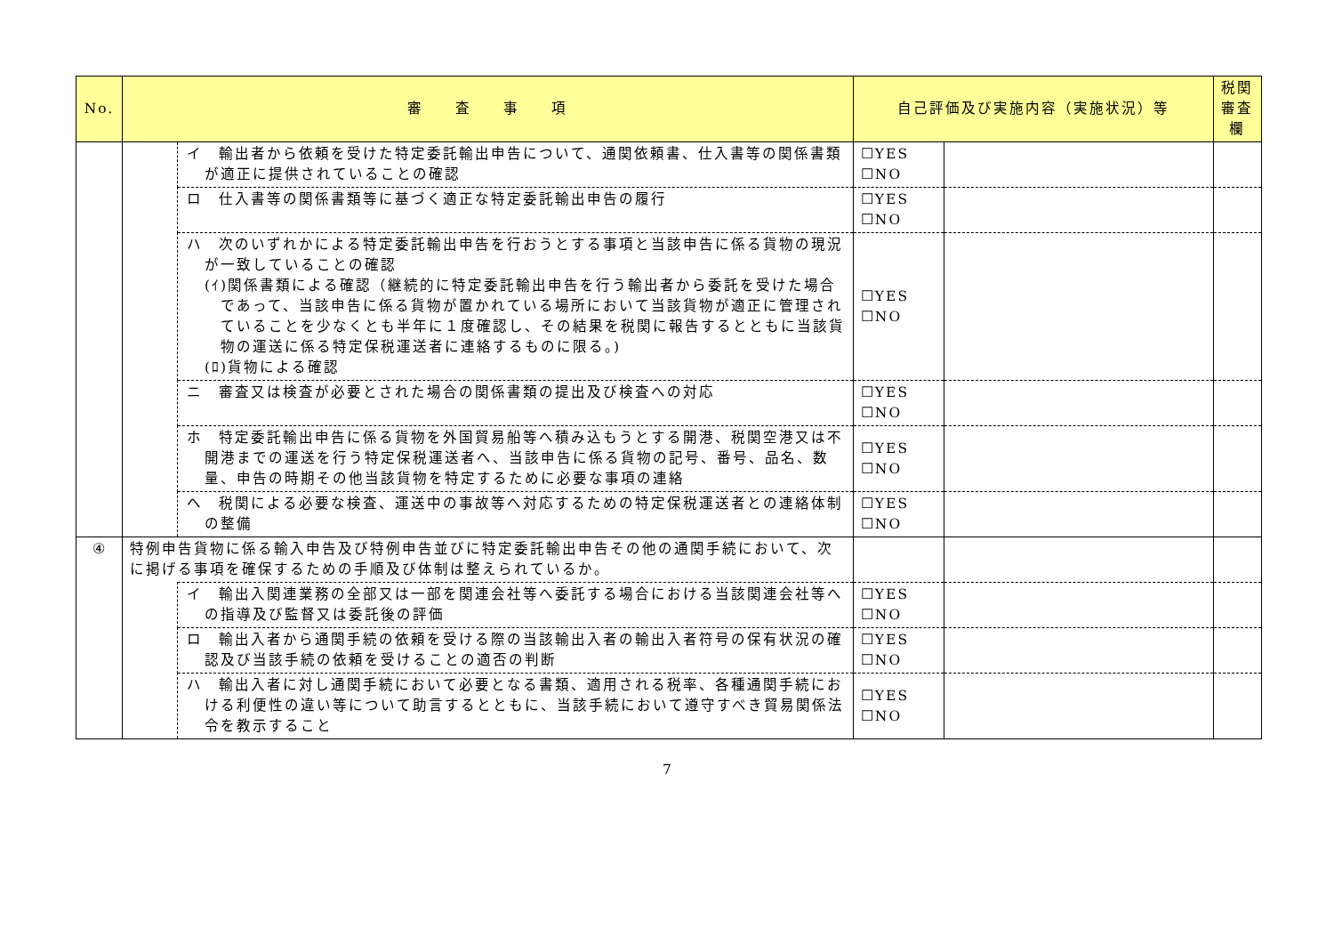| No. | 審 査 事 項 | | 自己評価及び実施内容（実施状況）等 | | 税関審査欄 |
| --- | --- | --- | --- | --- | --- |
| | | イ 輸出者から依頼を受けた特定委託輸出申告について、通関依頼書、仕入書等の関係書類が適正に提供されていることの確認 | ☐YES ☐NO | | |
| | | ロ 仕入書等の関係書類等に基づく適正な特定委託輸出申告の履行 | ☐YES ☐NO | | |
| | | ハ 次のいずれかによる特定委託輸出申告を行おうとする事項と当該申告に係る貨物の現況が一致していることの確認 (ｲ)関係書類による確認（継続的に特定委託輸出申告を行う輸出者から委託を受けた場合であって、当該申告に係る貨物が置かれている場所において当該貨物が適正に管理されていることを少なくとも半年に１度確認し、その結果を税関に報告するとともに当該貨物の運送に係る特定保税運送者に連絡するものに限る。) (ﾛ)貨物による確認 | ☐YES ☐NO | | |
| | | ニ 審査又は検査が必要とされた場合の関係書類の提出及び検査への対応 | ☐YES ☐NO | | |
| | | ホ 特定委託輸出申告に係る貨物を外国貿易船等へ積み込もうとする開港、税関空港又は不開港までの運送を行う特定保税運送者へ、当該申告に係る貨物の記号、番号、品名、数量、申告の時期その他当該貨物を特定するために必要な事項の連絡 | ☐YES ☐NO | | |
| | | ヘ 税関による必要な検査、運送中の事故等へ対応するための特定保税運送者との連絡体制の整備 | ☐YES ☐NO | | |
| ④ | 特例申告貨物に係る輸入申告及び特例申告並びに特定委託輸出申告その他の通関手続において、次に掲げる事項を確保するための手順及び体制は整えられているか。 | | | | |
| | | イ 輸出入関連業務の全部又は一部を関連会社等へ委託する場合における当該関連会社等への指導及び監督又は委託後の評価 | ☐YES ☐NO | | |
| | | ロ 輸出入者から通関手続の依頼を受ける際の当該輸出入者の輸出入者符号の保有状況の確認及び当該手続の依頼を受けることの適否の判断 | ☐YES ☐NO | | |
| | | ハ 輸出入者に対し通関手続において必要となる書類、適用される税率、各種通関手続における利便性の違い等について助言するとともに、当該手続において遵守すべき貿易関係法令を教示すること | ☐YES ☐NO | | |
7